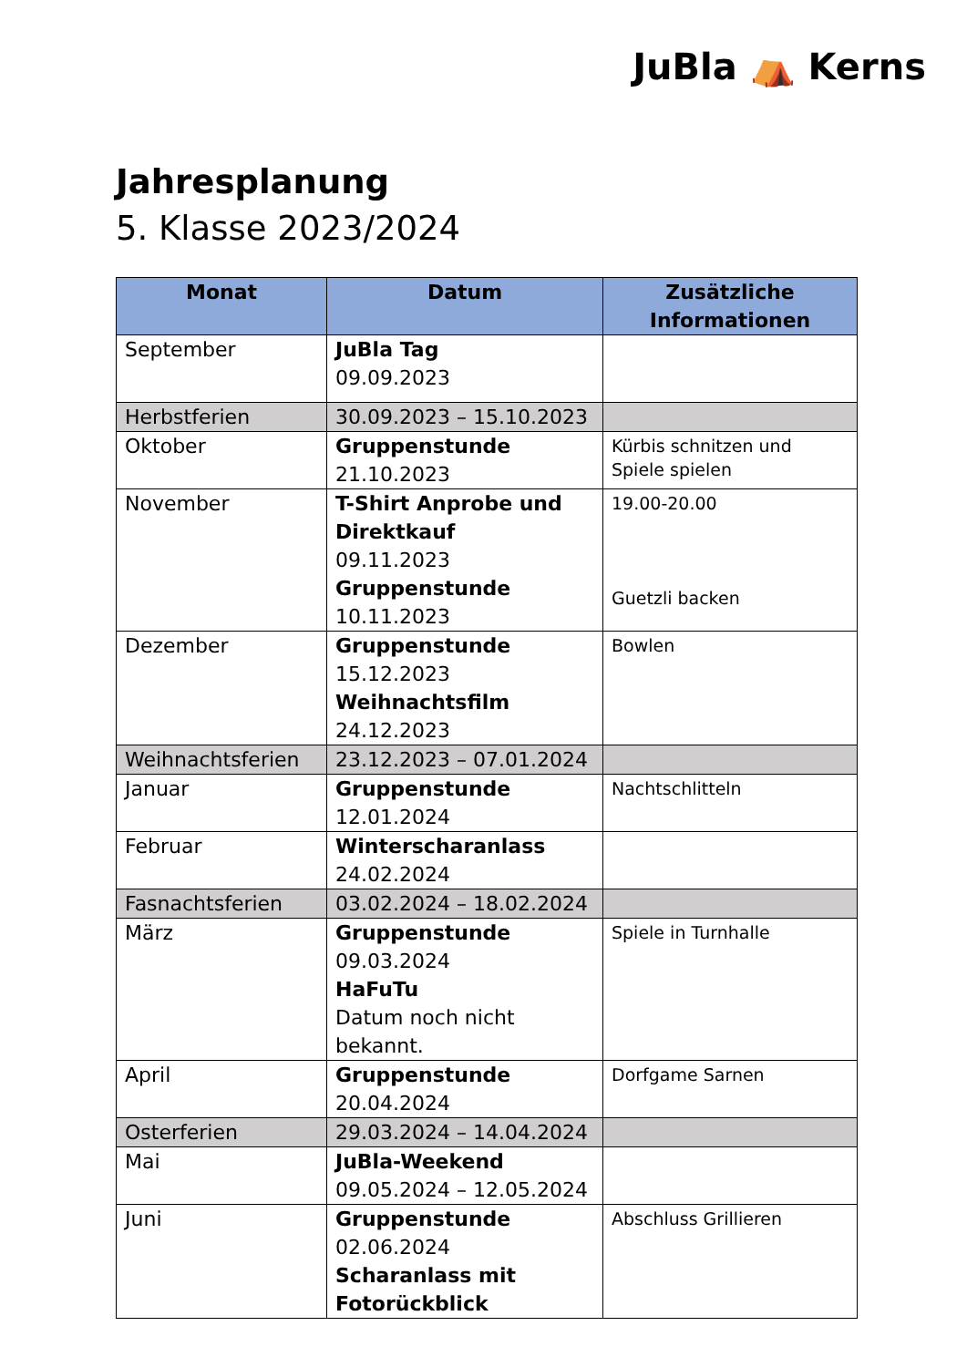JuBla ⛺ Kerns
Jahresplanung
5. Klasse 2023/2024
| Monat | Datum | Zusätzliche Informationen |
| --- | --- | --- |
| September | JuBla Tag 09.09.2023 | |
| Herbstferien | 30.09.2023 – 15.10.2023 | |
| Oktober | Gruppenstunde 21.10.2023 | Kürbis schnitzen und Spiele spielen |
| November | T-Shirt Anprobe und Direktkauf 09.11.2023 Gruppenstunde 10.11.2023 | 19.00-20.00 Guetzli backen |
| Dezember | Gruppenstunde 15.12.2023 Weihnachtsfilm 24.12.2023 | Bowlen |
| Weihnachtsferien | 23.12.2023 – 07.01.2024 | |
| Januar | Gruppenstunde 12.01.2024 | Nachtschlitteln |
| Februar | Winterscharanlass 24.02.2024 | |
| Fasnachtsferien | 03.02.2024 – 18.02.2024 | |
| März | Gruppenstunde 09.03.2024 HaFuTu Datum noch nicht bekannt. | Spiele in Turnhalle |
| April | Gruppenstunde 20.04.2024 | Dorfgame Sarnen |
| Osterferien | 29.03.2024 – 14.04.2024 | |
| Mai | JuBla-Weekend 09.05.2024 – 12.05.2024 | |
| Juni | Gruppenstunde 02.06.2024 Scharanlass mit Fotorückblick | Abschluss Grillieren |